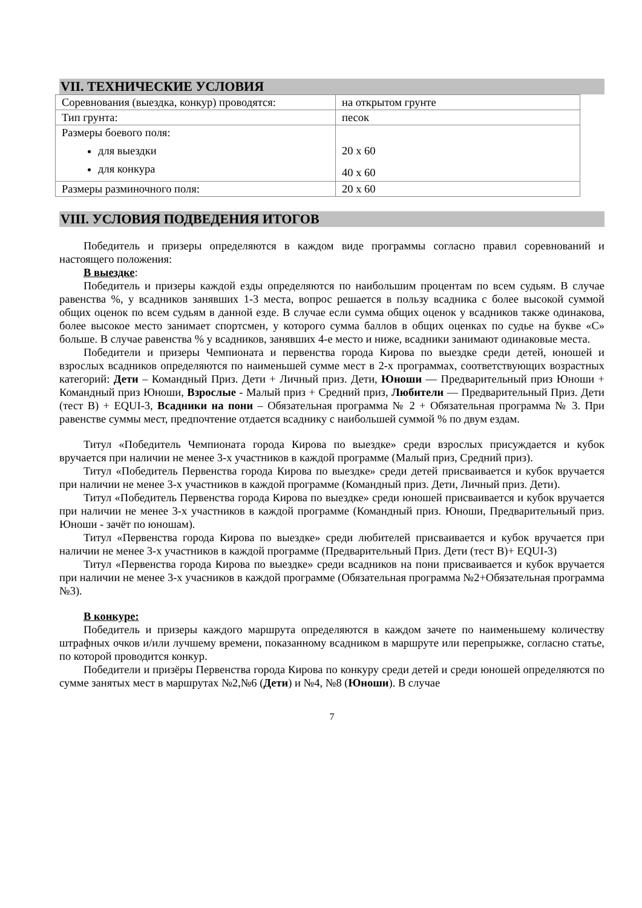VII. ТЕХНИЧЕСКИЕ УСЛОВИЯ
| Соревнования (выездка, конкур) проводятся: | на открытом грунте |
| Тип грунта: | песок |
| Размеры боевого поля: для выездки для конкура | 20 х 60 40 х 60 |
| Размеры разминочного поля: | 20 х 60 |
VIII. УСЛОВИЯ ПОДВЕДЕНИЯ ИТОГОВ
Победитель и призеры определяются в каждом виде программы согласно правил соревнований и настоящего положения:
В выездке:
Победитель и призеры каждой езды определяются по наибольшим процентам по всем судьям. В случае равенства %, у всадников занявших 1-3 места, вопрос решается в пользу всадника с более высокой суммой общих оценок по всем судьям в данной езде. В случае если сумма общих оценок у всадников также одинакова, более высокое место занимает спортсмен, у которого сумма баллов в общих оценках по судье на букве «С» больше. В случае равенства % у всадников, занявших 4-е место и ниже, всадники занимают одинаковые места.
Победители и призеры Чемпионата и первенства города Кирова по выездке среди детей, юношей и взрослых всадников определяются по наименьшей сумме мест в 2-х программах, соответствующих возрастных категорий: Дети – Командный Приз. Дети + Личный приз. Дети, Юноши — Предварительный приз Юноши + Командный приз Юноши, Взрослые - Малый приз + Средний приз, Любители — Предварительный Приз. Дети (тест В) + EQUI-3, Всадники на пони – Обязательная программа № 2 + Обязательная программа № 3. При равенстве суммы мест, предпочтение отдается всаднику с наибольшей суммой % по двум ездам.
Титул «Победитель Чемпионата города Кирова по выездке» среди взрослых присуждается и кубок вручается при наличии не менее 3-х участников в каждой программе (Малый приз, Средний приз).
Титул «Победитель Первенства города Кирова по выездке» среди детей присваивается и кубок вручается при наличии не менее 3-х участников в каждой программе (Командный приз. Дети, Личный приз. Дети).
Титул «Победитель Первенства города Кирова по выездке» среди юношей присваивается и кубок вручается при наличии не менее 3-х участников в каждой программе (Командный приз. Юноши, Предварительный приз. Юноши - зачёт по юношам).
Титул «Первенства города Кирова по выездке» среди любителей присваивается и кубок вручается при наличии не менее 3-х участников в каждой программе (Предварительный Приз. Дети (тест В)+ EQUI-3)
Титул «Первенства города Кирова по выездке» среди всадников на пони присваивается и кубок вручается при наличии не менее 3-х учасников в каждой программе (Обязательная программа №2+Обязательная программа №3).
В конкуре:
Победитель и призеры каждого маршрута определяются в каждом зачете по наименьшему количеству штрафных очков и/или лучшему времени, показанному всадником в маршруте или перепрыжке, согласно статье, по которой проводится конкур.
Победители и призёры Первенства города Кирова по конкуру среди детей и среди юношей определяются по сумме занятых мест в маршрутах №2,№6 (Дети) и №4, №8 (Юноши). В случае
7